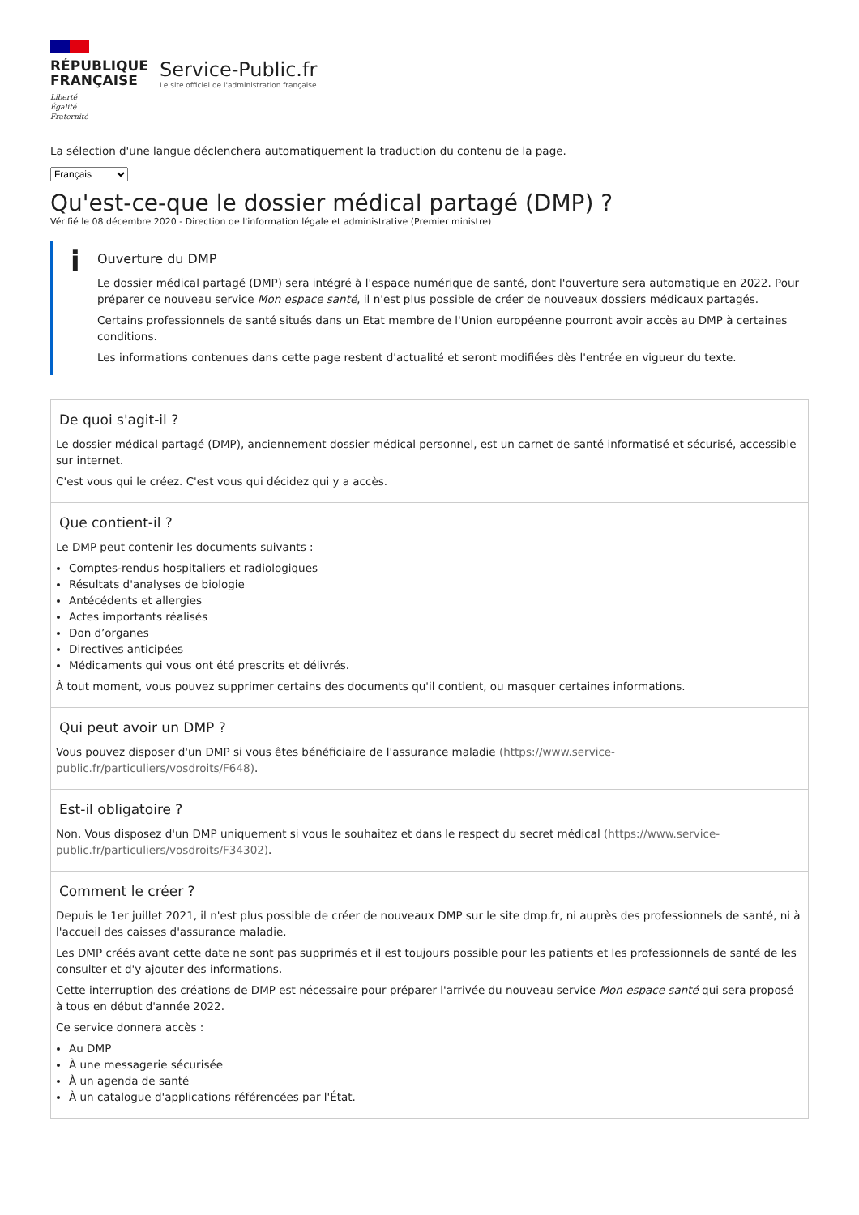RÉPUBLIQUE
FRANÇAISE
Liberté
Égalité
Fraternité
Service-Public.fr
Le site officiel de l'administration française
La sélection d'une langue déclenchera automatiquement la traduction du contenu de la page.
Français
Qu'est-ce-que le dossier médical partagé (DMP) ?
Vérifié le 08 décembre 2020 - Direction de l'information légale et administrative (Premier ministre)
i
Ouverture du DMP
Le dossier médical partagé (DMP) sera intégré à l'espace numérique de santé, dont l'ouverture sera automatique en 2022. Pour préparer ce nouveau service Mon espace santé, il n'est plus possible de créer de nouveaux dossiers médicaux partagés.
Certains professionnels de santé situés dans un Etat membre de l'Union européenne pourront avoir accès au DMP à certaines conditions.
Les informations contenues dans cette page restent d'actualité et seront modifiées dès l'entrée en vigueur du texte.
De quoi s'agit-il ?
Le dossier médical partagé (DMP), anciennement dossier médical personnel, est un carnet de santé informatisé et sécurisé, accessible sur internet.
C'est vous qui le créez. C'est vous qui décidez qui y a accès.
Que contient-il ?
Le DMP peut contenir les documents suivants :
Comptes-rendus hospitaliers et radiologiques
Résultats d'analyses de biologie
Antécédents et allergies
Actes importants réalisés
Don d’organes
Directives anticipées
Médicaments qui vous ont été prescrits et délivrés.
À tout moment, vous pouvez supprimer certains des documents qu'il contient, ou masquer certaines informations.
Qui peut avoir un DMP ?
Vous pouvez disposer d'un DMP si vous êtes bénéficiaire de l'assurance maladie (https://www.service-public.fr/particuliers/vosdroits/F648).
Est-il obligatoire ?
Non. Vous disposez d'un DMP uniquement si vous le souhaitez et dans le respect du secret médical (https://www.service-public.fr/particuliers/vosdroits/F34302).
Comment le créer ?
Depuis le 1er juillet 2021, il n'est plus possible de créer de nouveaux DMP sur le site dmp.fr, ni auprès des professionnels de santé, ni à l'accueil des caisses d'assurance maladie.
Les DMP créés avant cette date ne sont pas supprimés et il est toujours possible pour les patients et les professionnels de santé de les consulter et d'y ajouter des informations.
Cette interruption des créations de DMP est nécessaire pour préparer l'arrivée du nouveau service Mon espace santé qui sera proposé à tous en début d'année 2022.
Ce service donnera accès :
Au DMP
À une messagerie sécurisée
À un agenda de santé
À un catalogue d'applications référencées par l'État.